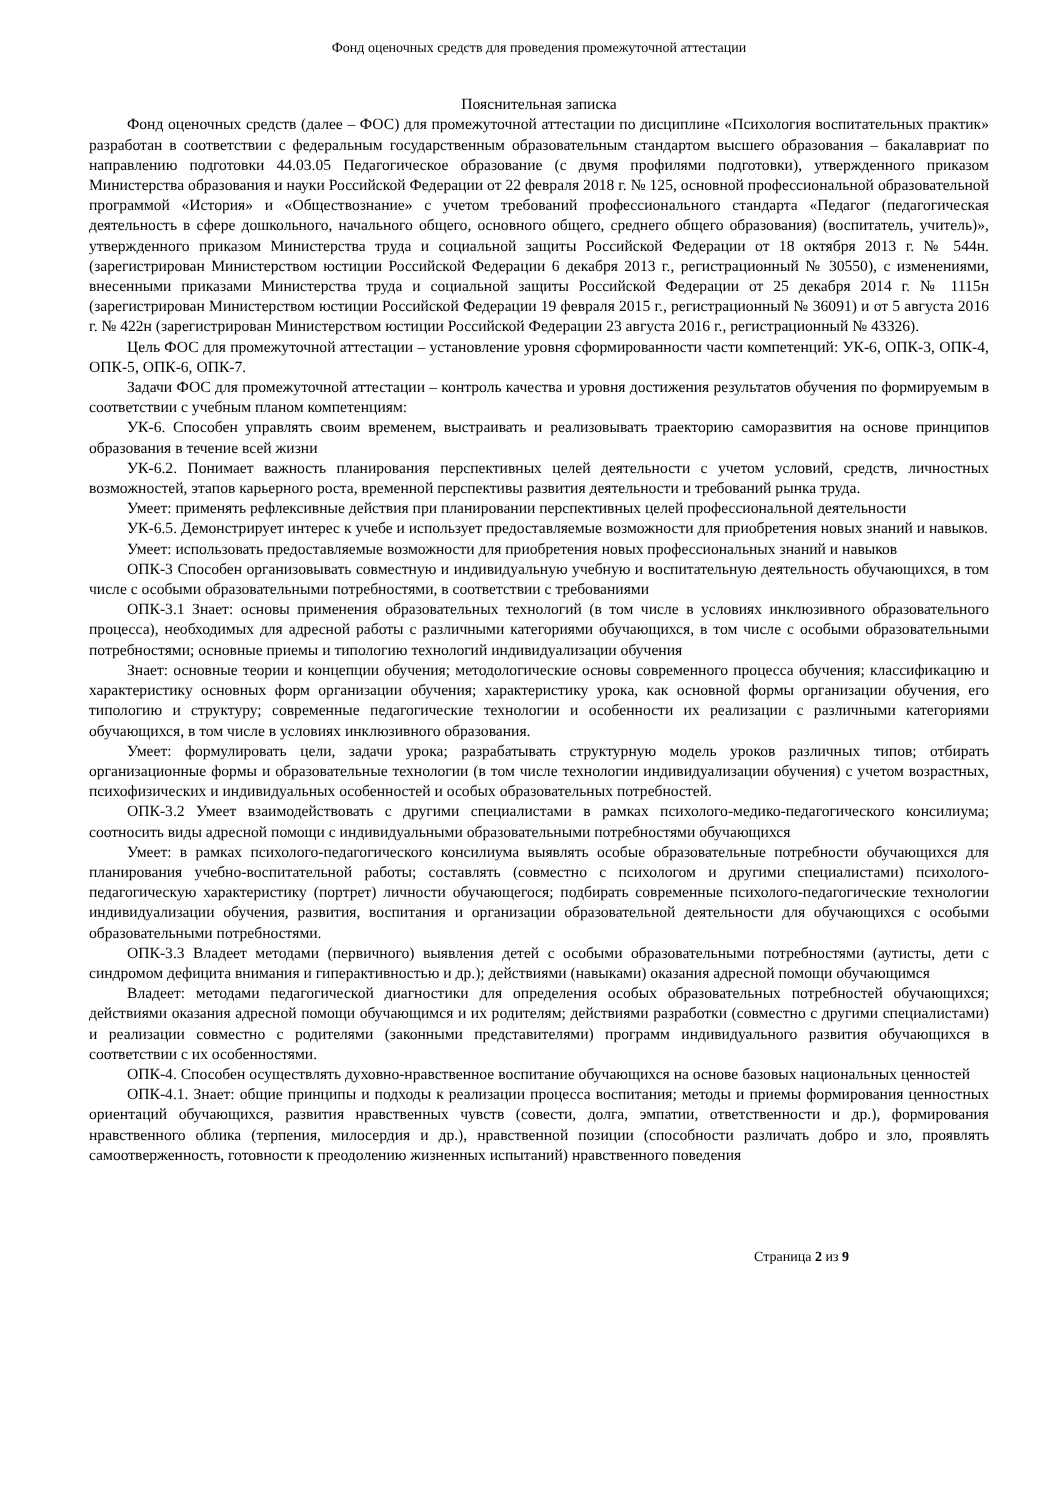Фонд оценочных средств для проведения промежуточной аттестации
Пояснительная записка
Фонд оценочных средств (далее – ФОС) для промежуточной аттестации по дисциплине «Психология воспитательных практик» разработан в соответствии с федеральным государственным образовательным стандартом высшего образования – бакалавриат по направлению подготовки 44.03.05 Педагогическое образование (с двумя профилями подготовки), утвержденного приказом Министерства образования и науки Российской Федерации от 22 февраля 2018 г. № 125, основной профессиональной образовательной программой «История» и «Обществознание» с учетом требований профессионального стандарта «Педагог (педагогическая деятельность в сфере дошкольного, начального общего, основного общего, среднего общего образования) (воспитатель, учитель)», утвержденного приказом Министерства труда и социальной защиты Российской Федерации от 18 октября 2013 г. № 544н. (зарегистрирован Министерством юстиции Российской Федерации 6 декабря 2013 г., регистрационный № 30550), с изменениями, внесенными приказами Министерства труда и социальной защиты Российской Федерации от 25 декабря 2014 г. № 1115н (зарегистрирован Министерством юстиции Российской Федерации 19 февраля 2015 г., регистрационный № 36091) и от 5 августа 2016 г. № 422н (зарегистрирован Министерством юстиции Российской Федерации 23 августа 2016 г., регистрационный № 43326).
Цель ФОС для промежуточной аттестации – установление уровня сформированности части компетенций: УК-6, ОПК-3, ОПК-4, ОПК-5, ОПК-6, ОПК-7.
Задачи ФОС для промежуточной аттестации – контроль качества и уровня достижения результатов обучения по формируемым в соответствии с учебным планом компетенциям:
УК-6. Способен управлять своим временем, выстраивать и реализовывать траекторию саморазвития на основе принципов образования в течение всей жизни
УК-6.2. Понимает важность планирования перспективных целей деятельности с учетом условий, средств, личностных возможностей, этапов карьерного роста, временной перспективы развития деятельности и требований рынка труда.
Умеет: применять рефлексивные действия при планировании перспективных целей профессиональной деятельности
УК-6.5. Демонстрирует интерес к учебе и использует предоставляемые возможности для приобретения новых знаний и навыков.
Умеет: использовать предоставляемые возможности для приобретения новых профессиональных знаний и навыков
ОПК-3 Способен организовывать совместную и индивидуальную учебную и воспитательную деятельность обучающихся, в том числе с особыми образовательными потребностями, в соответствии с требованиями
ОПК-3.1 Знает: основы применения образовательных технологий (в том числе в условиях инклюзивного образовательного процесса), необходимых для адресной работы с различными категориями обучающихся, в том числе с особыми образовательными потребностями; основные приемы и типологию технологий индивидуализации обучения
Знает: основные теории и концепции обучения; методологические основы современного процесса обучения; классификацию и характеристику основных форм организации обучения; характеристику урока, как основной формы организации обучения, его типологию и структуру; современные педагогические технологии и особенности их реализации с различными категориями обучающихся, в том числе в условиях инклюзивного образования.
Умеет: формулировать цели, задачи урока; разрабатывать структурную модель уроков различных типов; отбирать организационные формы и образовательные технологии (в том числе технологии индивидуализации обучения) с учетом возрастных, психофизических и индивидуальных особенностей и особых образовательных потребностей.
ОПК-3.2 Умеет взаимодействовать с другими специалистами в рамках психолого-медико-педагогического консилиума; соотносить виды адресной помощи с индивидуальными образовательными потребностями обучающихся
Умеет: в рамках психолого-педагогического консилиума выявлять особые образовательные потребности обучающихся для планирования учебно-воспитательной работы; составлять (совместно с психологом и другими специалистами) психолого-педагогическую характеристику (портрет) личности обучающегося; подбирать современные психолого-педагогические технологии индивидуализации обучения, развития, воспитания и организации образовательной деятельности для обучающихся с особыми образовательными потребностями.
ОПК-3.3 Владеет методами (первичного) выявления детей с особыми образовательными потребностями (аутисты, дети с синдромом дефицита внимания и гиперактивностью и др.); действиями (навыками) оказания адресной помощи обучающимся
Владеет: методами педагогической диагностики для определения особых образовательных потребностей обучающихся; действиями оказания адресной помощи обучающимся и их родителям; действиями разработки (совместно с другими специалистами) и реализации совместно с родителями (законными представителями) программ индивидуального развития обучающихся в соответствии с их особенностями.
ОПК-4. Способен осуществлять духовно-нравственное воспитание обучающихся на основе базовых национальных ценностей
ОПК-4.1. Знает: общие принципы и подходы к реализации процесса воспитания; методы и приемы формирования ценностных ориентаций обучающихся, развития нравственных чувств (совести, долга, эмпатии, ответственности и др.), формирования нравственного облика (терпения, милосердия и др.), нравственной позиции (способности различать добро и зло, проявлять самоотверженность, готовности к преодолению жизненных испытаний) нравственного поведения
Страница 2 из 9